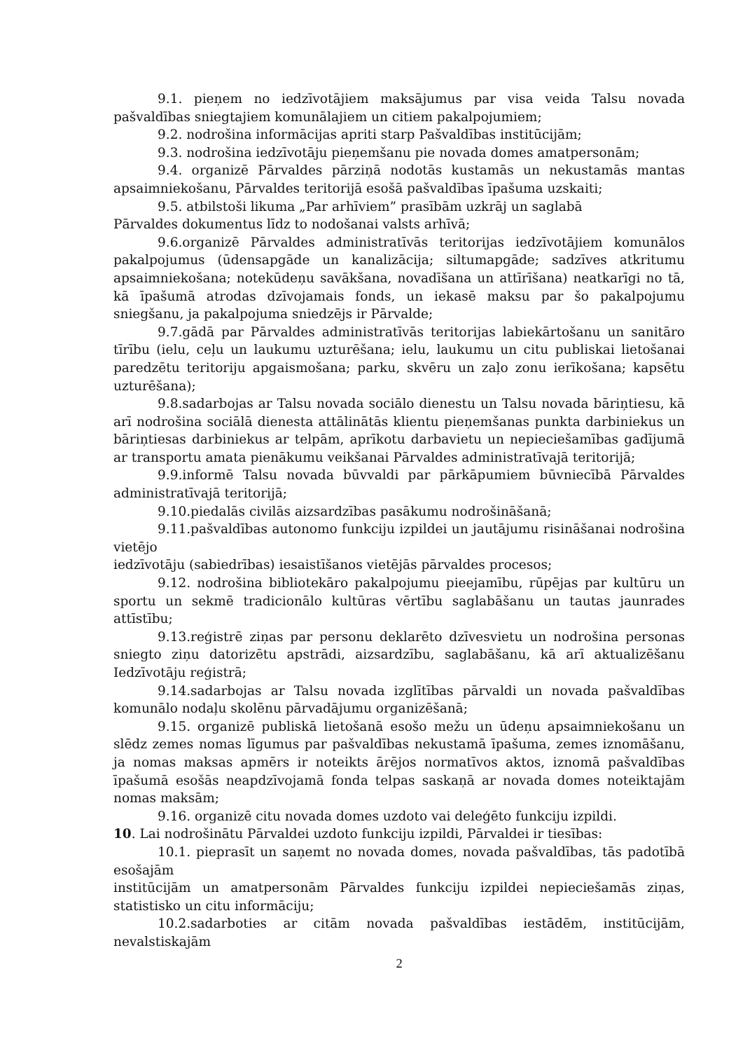9.1. pieņem no iedzīvotājiem maksājumus par visa veida Talsu novada pašvaldības sniegtajiem komunālajiem un citiem pakalpojumiem;
9.2. nodrošina informācijas apriti starp Pašvaldības institūcijām;
9.3. nodrošina iedzīvotāju pieņemšanu pie novada domes amatpersonām;
9.4. organizē Pārvaldes pārziņā nodotās kustamās un nekustamās mantas apsaimniekošanu, Pārvaldes teritorijā esošā pašvaldības īpašuma uzskaiti;
9.5. atbilstoši likuma „Par arhīviem” prasībām uzkrāj un saglabā
Pārvaldes dokumentus līdz to nodošanai valsts arhīvā;
9.6.organizē Pārvaldes administratīvās teritorijas iedzīvotājiem komunālos pakalpojumus (ūdensapgāde un kanalizācija; siltumapgāde; sadzīves atkritumu apsaimniekošana; notekūdeņu savākšana, novadīšana un attīrīšana) neatkarīgi no tā, kā īpašumā atrodas dzīvojamais fonds, un iekasē maksu par šo pakalpojumu sniegšanu, ja pakalpojuma sniedzējs ir Pārvalde;
9.7.gādā par Pārvaldes administratīvās teritorijas labiekārtošanu un sanitāro tīrību (ielu, ceļu un laukumu uzturēšana; ielu, laukumu un citu publiskai lietošanai paredzētu teritoriju apgaismošana; parku, skvēru un zaļo zonu ierīkošana; kapsētu uzturēšana);
9.8.sadarbojas ar Talsu novada sociālo dienestu un Talsu novada bāriņtiesu, kā arī nodrošina sociālā dienesta attālinātās klientu pieņemšanas punkta darbiniekus un bāriņtiesas darbiniekus ar telpām, aprīkotu darbavietu un nepieciešamības gadījumā ar transportu amata pienākumu veikšanai Pārvaldes administratīvajā teritorijā;
9.9.informē Talsu novada būvvaldi par pārkāpumiem būvniecībā Pārvaldes administratīvajā teritorijā;
9.10.piedalās civilās aizsardzības pasākumu nodrošināšanā;
9.11.pašvaldības autonomo funkciju izpildei un jautājumu risināšanai nodrošina vietējo
iedzīvotāju (sabiedrības) iesaistīšanos vietējās pārvaldes procesos;
9.12. nodrošina bibliotekāro pakalpojumu pieejamību, rūpējas par kultūru un sportu un sekmē tradicionālo kultūras vērtību saglabāšanu un tautas jaunrades attīstību;
9.13.reģistrē ziņas par personu deklarēto dzīvesvietu un nodrošina personas sniegto ziņu datorizētu apstrādi, aizsardzību, saglabāšanu, kā arī aktualizēšanu Iedzīvotāju reģistrā;
9.14.sadarbojas ar Talsu novada izglītības pārvaldi un novada pašvaldības komunālo nodaļu skolēnu pārvadājumu organizēšanā;
9.15. organizē publiskā lietošanā esošo mežu un ūdeņu apsaimniekošanu un slēdz zemes nomas līgumus par pašvaldības nekustamā īpašuma, zemes iznomāšanu, ja nomas maksas apmērs ir noteikts ārējos normatīvos aktos, iznomā pašvaldības īpašumā esošās neapdzīvojamā fonda telpas saskaņā ar novada domes noteiktajām nomas maksām;
9.16. organizē citu novada domes uzdoto vai deleģēto funkciju izpildi.
10. Lai nodrošinātu Pārvaldei uzdoto funkciju izpildi, Pārvaldei ir tiesības:
10.1. pieprasīt un saņemt no novada domes, novada pašvaldības, tās padotībā esošajām
institūcijām un amatpersonām Pārvaldes funkciju izpildei nepieciešamās ziņas, statistisko un citu informāciju;
10.2.sadarboties ar citām novada pašvaldības iestādēm, institūcijām, nevalstiskajām
2